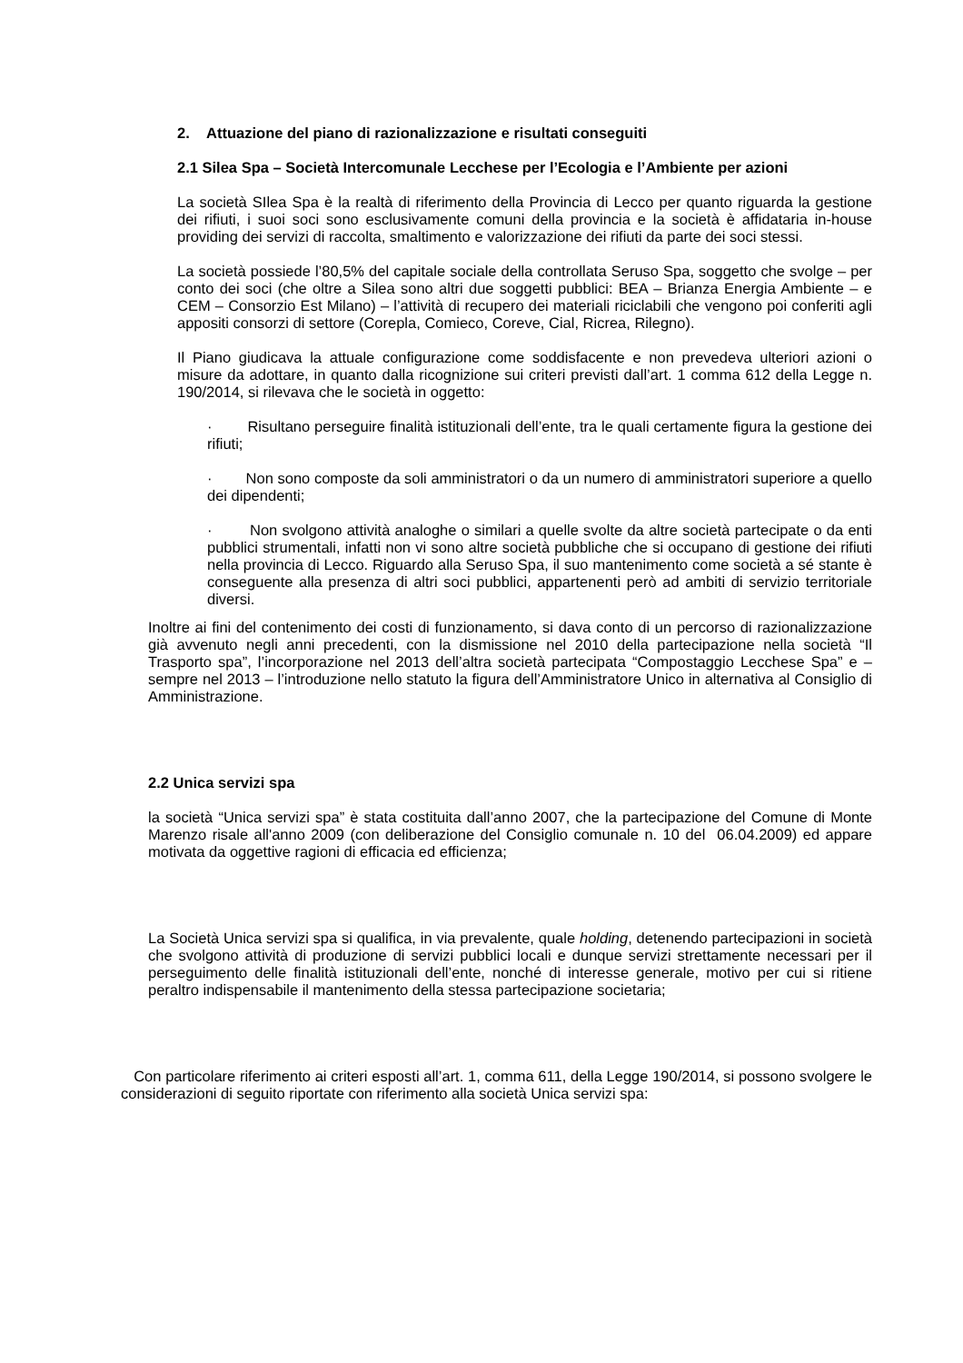2. Attuazione del piano di razionalizzazione e risultati conseguiti
2.1 Silea Spa – Società Intercomunale Lecchese per l’Ecologia e l’Ambiente per azioni
La società SIlea Spa è la realtà di riferimento della Provincia di Lecco per quanto riguarda la gestione dei rifiuti, i suoi soci sono esclusivamente comuni della provincia e la società è affidataria in-house providing dei servizi di raccolta, smaltimento e valorizzazione dei rifiuti da parte dei soci stessi.
La società possiede l’80,5% del capitale sociale della controllata Seruso Spa, soggetto che svolge – per conto dei soci (che oltre a Silea sono altri due soggetti pubblici: BEA – Brianza Energia Ambiente – e CEM – Consorzio Est Milano) – l’attività di recupero dei materiali riciclabili che vengono poi conferiti agli appositi consorzi di settore (Corepla, Comieco, Coreve, Cial, Ricrea, Rilegno).
Il Piano giudicava la attuale configurazione come soddisfacente e non prevedeva ulteriori azioni o misure da adottare, in quanto dalla ricognizione sui criteri previsti dall’art. 1 comma 612 della Legge n. 190/2014, si rilevava che le società in oggetto:
· Risultano perseguire finalità istituzionali dell’ente, tra le quali certamente figura la gestione dei rifiuti;
· Non sono composte da soli amministratori o da un numero di amministratori superiore a quello dei dipendenti;
· Non svolgono attività analoghe o similari a quelle svolte da altre società partecipate o da enti pubblici strumentali, infatti non vi sono altre società pubbliche che si occupano di gestione dei rifiuti nella provincia di Lecco. Riguardo alla Seruso Spa, il suo mantenimento come società a sé stante è conseguente alla presenza di altri soci pubblici, appartenenti però ad ambiti di servizio territoriale diversi.
Inoltre ai fini del contenimento dei costi di funzionamento, si dava conto di un percorso di razionalizzazione già avvenuto negli anni precedenti, con la dismissione nel 2010 della partecipazione nella società “Il Trasporto spa”, l’incorporazione nel 2013 dell’altra società partecipata “Compostaggio Lecchese Spa” e – sempre nel 2013 – l’introduzione nello statuto la figura dell’Amministratore Unico in alternativa al Consiglio di Amministrazione.
2.2 Unica servizi spa
la società “Unica servizi spa” è stata costituita dall’anno 2007, che la partecipazione del Comune di Monte Marenzo risale all'anno 2009 (con deliberazione del Consiglio comunale n. 10 del 06.04.2009) ed appare motivata da oggettive ragioni di efficacia ed efficienza;
La Società Unica servizi spa si qualifica, in via prevalente, quale holding, detenendo partecipazioni in società che svolgono attività di produzione di servizi pubblici locali e dunque servizi strettamente necessari per il perseguimento delle finalità istituzionali dell’ente, nonché di interesse generale, motivo per cui si ritiene peraltro indispensabile il mantenimento della stessa partecipazione societaria;
Con particolare riferimento ai criteri esposti all’art. 1, comma 611, della Legge 190/2014, si possono svolgere le considerazioni di seguito riportate con riferimento alla società Unica servizi spa: